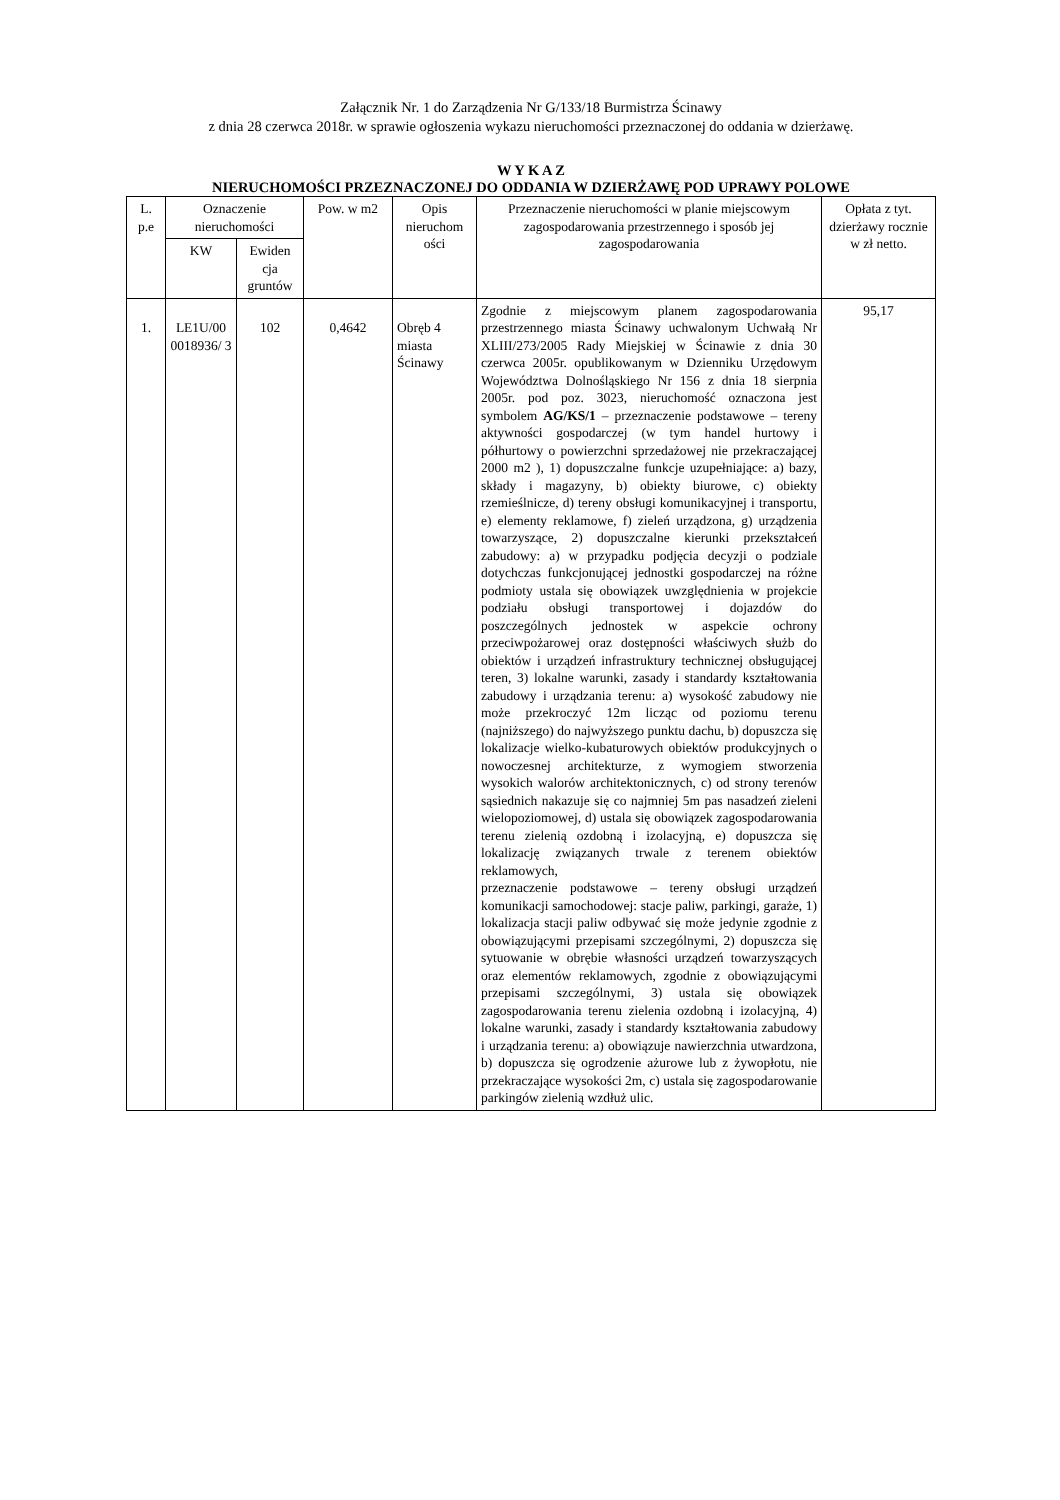Załącznik Nr. 1 do Zarządzenia Nr G/133/18 Burmistrza Ścinawy
z dnia 28 czerwca 2018r. w sprawie ogłoszenia wykazu nieruchomości przeznaczonej do oddania w dzierżawę.
W Y K A Z
NIERUCHOMOŚCI PRZEZNACZONEJ DO ODDANIA W DZIERŻAWĘ POD UPRAWY POLOWE
| L. p.e | Oznaczenie nieruchomości | | Pow. w m2 | Opis nieruchom ości | Przeznaczenie nieruchomości w planie miejscowym zagospodarowania przestrzennego i sposób jej zagospodarowania | Opłata z tyt. dzierżawy rocznie w zł netto. |
| --- | --- | --- | --- | --- | --- | --- |
| | KW | Ewiden cja gruntów | | | | |
| 1. | LE1U/00 0018936/ 3 | 102 | 0,4642 | Obręb 4 miasta Ścinawy | Zgodnie z miejscowym planem zagospodarowania przestrzennego miasta Ścinawy uchwalonym Uchwałą Nr XLIII/273/2005 Rady Miejskiej w Ścinawie z dnia 30 czerwca 2005r. opublikowanym w Dzienniku Urzędowym Województwa Dolnośląskiego Nr 156 z dnia 18 sierpnia 2005r. pod poz. 3023, nieruchomość oznaczona jest symbolem AG/KS/1 – przeznaczenie podstawowe – tereny aktywności gospodarczej (w tym handel hurtowy i półhurtowy o powierzchni sprzedażowej nie przekraczającej 2000 m2 ), 1) dopuszczalne funkcje uzupełniające: a) bazy, składy i magazyny, b) obiekty biurowe, c) obiekty rzemieślnicze, d) tereny obsługi komunikacyjnej i transportu, e) elementy reklamowe, f) zieleń urządzona, g) urządzenia towarzyszące, 2) dopuszczalne kierunki przekształceń zabudowy: a) w przypadku podjęcia decyzji o podziale dotychczas funkcjonującej jednostki gospodarczej na różne podmioty ustala się obowiązek uwzględnienia w projekcie podziału obsługi transportowej i dojazdów do poszczególnych jednostek w aspekcie ochrony przeciwpożarowej oraz dostępności właściwych służb do obiektów i urządzeń infrastruktury technicznej obsługującej teren, 3) lokalne warunki, zasady i standardy kształtowania zabudowy i urządzania terenu: a) wysokość zabudowy nie może przekroczyć 12m licząc od poziomu terenu (najniższego) do najwyższego punktu dachu, b) dopuszcza się lokalizacje wielko-kubaturowych obiektów produkcyjnych o nowoczesnej architekturze, z wymogiem stworzenia wysokich walorów architektonicznych, c) od strony terenów sąsiednich nakazuje się co najmniej 5m pas nasadzeń zieleni wielopoziomowej, d) ustala się obowiązek zagospodarowania terenu zielenią ozdobną i izolacyjną, e) dopuszcza się lokalizację związanych trwale z terenem obiektów reklamowych, przeznaczenie podstawowe – tereny obsługi urządzeń komunikacji samochodowej: stacje paliw, parkingi, garaże, 1) lokalizacja stacji paliw odbywać się może jedynie zgodnie z obowiązującymi przepisami szczególnymi, 2) dopuszcza się sytuowanie w obrębie własności urządzeń towarzyszących oraz elementów reklamowych, zgodnie z obowiązującymi przepisami szczególnymi, 3) ustala się obowiązek zagospodarowania terenu zielenia ozdobną i izolacyjną, 4) lokalne warunki, zasady i standardy kształtowania zabudowy i urządzania terenu: a) obowiązuje nawierzchnia utwardzona, b) dopuszcza się ogrodzenie ażurowe lub z żywopłotu, nie przekraczające wysokości 2m, c) ustala się zagospodarowanie parkingów zielenią wzdłuż ulic. | 95,17 |